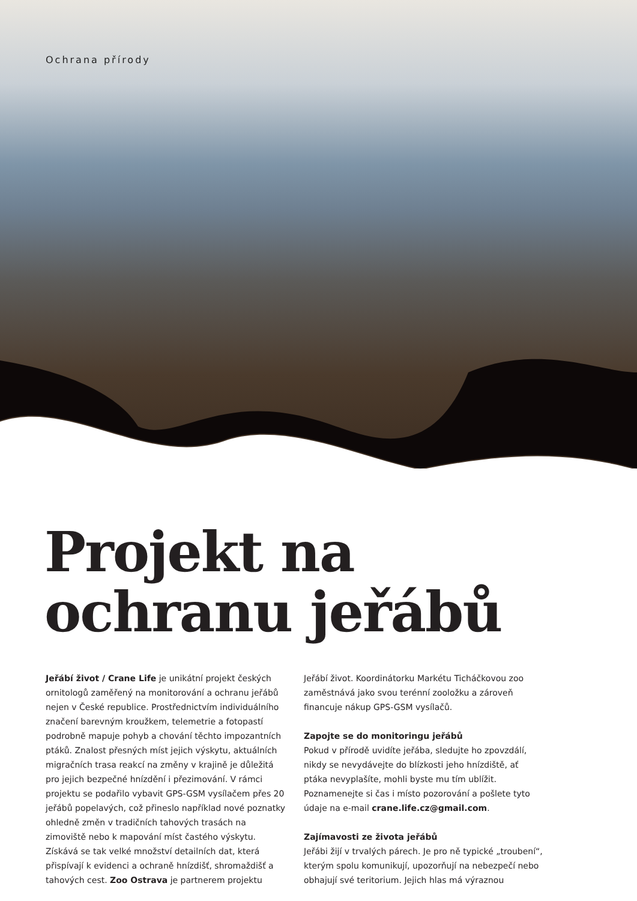Ochrana přírody
Projekt na
ochranu jeřábů
Jeřábí život / Crane Life je unikátní projekt českých ornitologů zaměřený na monitorování a ochranu jeřábů nejen v České republice. Prostřednictvím individuálního značení barevným kroužkem, telemetrie a fotopastí podrobně mapuje pohyb a chování těchto impozantních ptáků. Znalost přesných míst jejich výskytu, aktuálních migračních trasa reakcí na změny v krajině je důležitá pro jejich bezpečné hnízdění i přezimování. V rámci projektu se podařilo vybavit GPS-GSM vysílačem přes 20 jeřábů popelavých, což přineslo například nové poznatky ohledně změn v tradičních tahových trasách na zimoviště nebo k mapování míst častého výskytu. Získává se tak velké množství detailních dat, která přispívají k evidenci a ochraně hnízdišť, shromaždišť a tahových cest. Zoo Ostrava je partnerem projektu
Jeřábí život. Koordinátorku Markétu Ticháčkovou zoo zaměstnává jako svou terénní zooložku a zároveň financuje nákup GPS-GSM vysílačů.
Zapojte se do monitoringu jeřábů
Pokud v přírodě uvidíte jeřába, sledujte ho zpovzdálí, nikdy se nevydávejte do blízkosti jeho hnízdiště, ať ptáka nevyplašíte, mohli byste mu tím ublížit. Poznamenejte si čas i místo pozorování a pošlete tyto údaje na e-mail crane.life.cz@gmail.com.
Zajímavosti ze života jeřábů
Jeřábi žijí v trvalých párech. Je pro ně typické „troubení“, kterým spolu komunikují, upozorňují na nebezpečí nebo obhajují své teritorium. Jejich hlas má výraznou